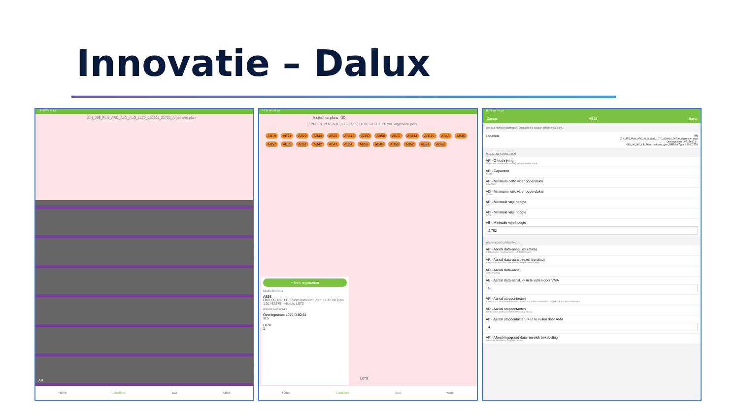Innovatie – Dalux
15:28 Wo 10 apr
ZIN_JE5_PLN_ARC_ALG_ALG_L170_020201_21700_Algemeen plan
AR
Home Locations Box More
15:31 Wo 10 apr
Inspection plans 3D
ZIN_JE5_PLN_ARC_ALG_ALG_L070_020201_20700_Algemeen plan
AB19 AB21 AB20 AB44 AB22 AB112 AB50 AB58 AB60 AB114 AB115 AB45 AB46 AB57 AB59 AB61 AB42 AB47 AB51 AB56 AB48 AB55 AB52 AB54 AB62
+ New registration
REGISTRATIONS
AB53
OMI_00_NC_LB_Room Indicator_gen_BERSnl:Type 1:51463575 · Niveau L070
ROOMS AND ZONES
Overlegruimte L070.D.60.61
115
L070
1
L070
Home Locations Box More
15:31 Wo 10 apr
Cancel AB53 Save
This is a planned registration. Changing the location affects the extent.
Location ZIN
ZIN_JE5_PLN_ARC_ALG_ALG_L070_020201_20700_Algemeen plan
Overlegruimte L070.D.60.61
OMI_00_NC_LB_Room Indicator_gen_BERSnl:Type 1:51463575
ALGEMENE KENMERKEN
AR - Omschrijving
Afgesloten ruimte waar overleg georganiseerd wordt.
AR - Capaciteit
40333
AR - Minimum netto vloer oppervlakte
3/persoon
AD - Minimum netto vloer oppervlakte
12.890
AR - Minimale vrije hoogte
2.70
AD - Minimale vrije hoogte
2.700
AB - Minimale vrije hoogte
2.702
TECHNISCHE UITRUSTING
AR - Aantal data-aansl. (burotica)
4 data/4 pers - 6 data/6 pers - 10 data/10 pers
AR - Aantal data-aansl. (excl. burotica)
1 extra aan de buitenzijde deur/lokaal (zaalreservatie)
AD - Aantal data-aansl.
Niet aanwezig
AB - Aantal data-aansl. -> in te vullen door VMA
5
AR - Aantal stopcontacten
4 pers: 2 + 1 deur/zaalreservatie - 6 pers: 4 + 1 deur/zaalreserv. - 10 pers: 8 + 1 deur/zaalreserv.
AD - Aantal stopcontacten
1xVloerdoos,1xStopcontact-tweevoudig-inbouw
AB - Aantal stopcontacten -> in te vullen door VMA
4
AR - Afwerkingsgraad data- en elek bekabeling
Maximale flexibiliteit, mogelijk inbouw